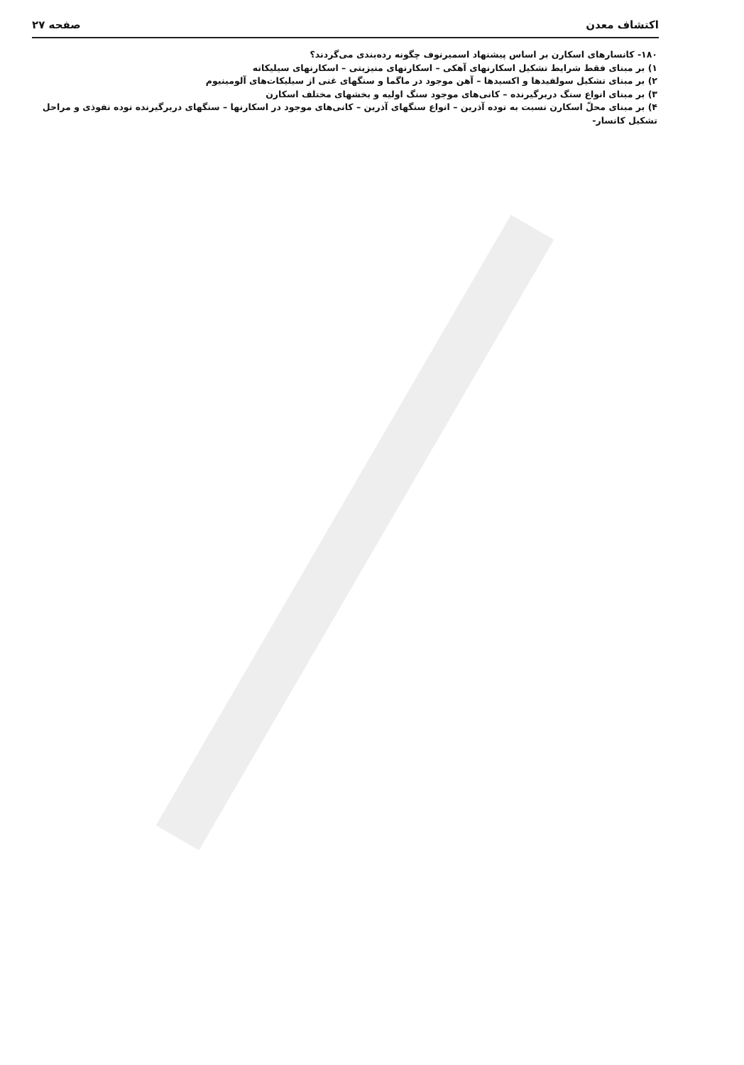اکتشاف معدن صفحه ۲۷
۱۸۰- کانسارهای اسکارن بر اساس پیشنهاد اسمیرنوف چگونه رده‌بندی می‌گردند؟
۱) بر مبنای فقط شرایط تشکیل اسکارنهای آهکی – اسکارنهای منیزیتی – اسکارنهای سیلیکاته
۲) بر مبنای تشکیل سولفیدها و اکسیدها – آهن موجود در ماگما و سنگهای غنی از سیلیکات‌های آلومینیوم
۳) بر مبنای انواع سنگ دربرگیرنده – کانی‌های موجود سنگ اولیه و بخشهای مختلف اسکارن
۴) بر مبنای محلّ اسکارن نسبت به توده آذرین – انواع سنگهای آذرین – کانی‌های موجود در اسکارنها – سنگهای دربرگیرنده توده نفوذی و مراحل تشکیل کانسار-